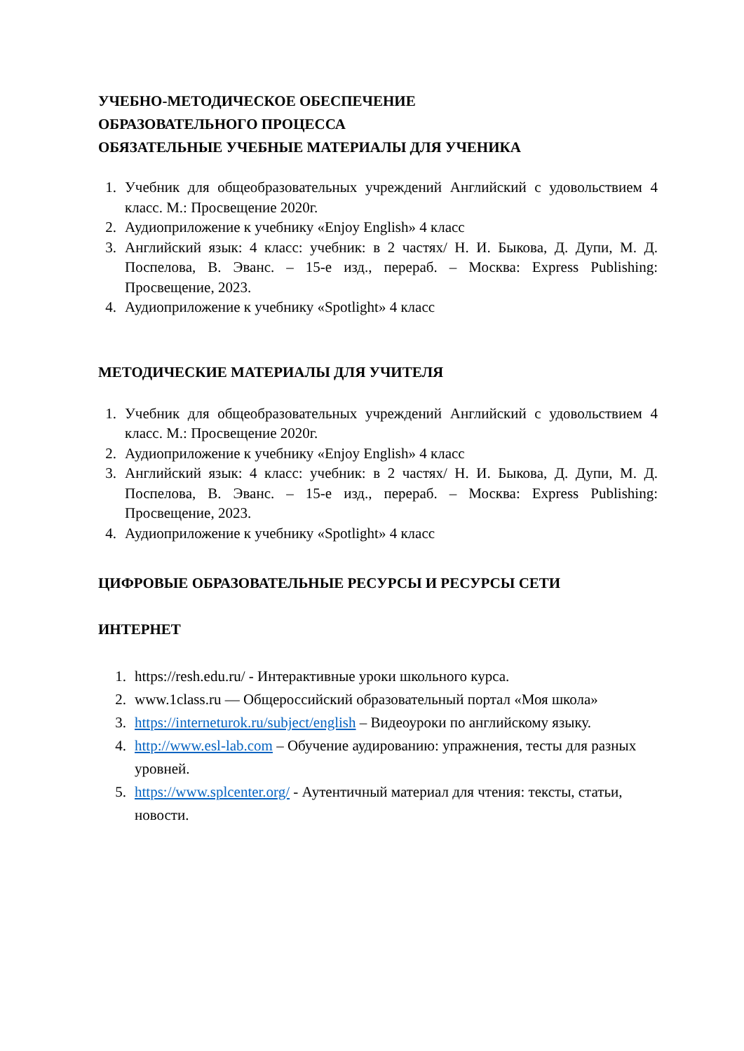УЧЕБНО-МЕТОДИЧЕСКОЕ ОБЕСПЕЧЕНИЕ
ОБРАЗОВАТЕЛЬНОГО ПРОЦЕССА
ОБЯЗАТЕЛЬНЫЕ УЧЕБНЫЕ МАТЕРИАЛЫ ДЛЯ УЧЕНИКА
1. Учебник для общеобразовательных учреждений Английский с удовольствием 4 класс. М.: Просвещение 2020г.
2. Аудиоприложение к учебнику «Enjoy English» 4 класс
3. Английский язык: 4 класс: учебник: в 2 частях/ Н. И. Быкова, Д. Дупи, М. Д. Поспелова, В. Эванс. – 15-е изд., перераб. – Москва: Express Publishing: Просвещение, 2023.
4. Аудиоприложение к учебнику «Spotlight» 4 класс
МЕТОДИЧЕСКИЕ МАТЕРИАЛЫ ДЛЯ УЧИТЕЛЯ
1. Учебник для общеобразовательных учреждений Английский с удовольствием 4 класс. М.: Просвещение 2020г.
2. Аудиоприложение к учебнику «Enjoy English» 4 класс
3. Английский язык: 4 класс: учебник: в 2 частях/ Н. И. Быкова, Д. Дупи, М. Д. Поспелова, В. Эванс. – 15-е изд., перераб. – Москва: Express Publishing: Просвещение, 2023.
4. Аудиоприложение к учебнику «Spotlight» 4 класс
ЦИФРОВЫЕ ОБРАЗОВАТЕЛЬНЫЕ РЕСУРСЫ И РЕСУРСЫ СЕТИ
ИНТЕРНЕТ
1. https://resh.edu.ru/ - Интерактивные уроки школьного курса.
2. www.1class.ru — Общероссийский образовательный портал «Моя школа»
3. https://interneturok.ru/subject/english – Видеоуроки по английскому языку.
4. http://www.esl-lab.com – Обучение аудированию: упражнения, тесты для разных уровней.
5. https://www.splcenter.org/ - Аутентичный материал для чтения: тексты, статьи, новости.